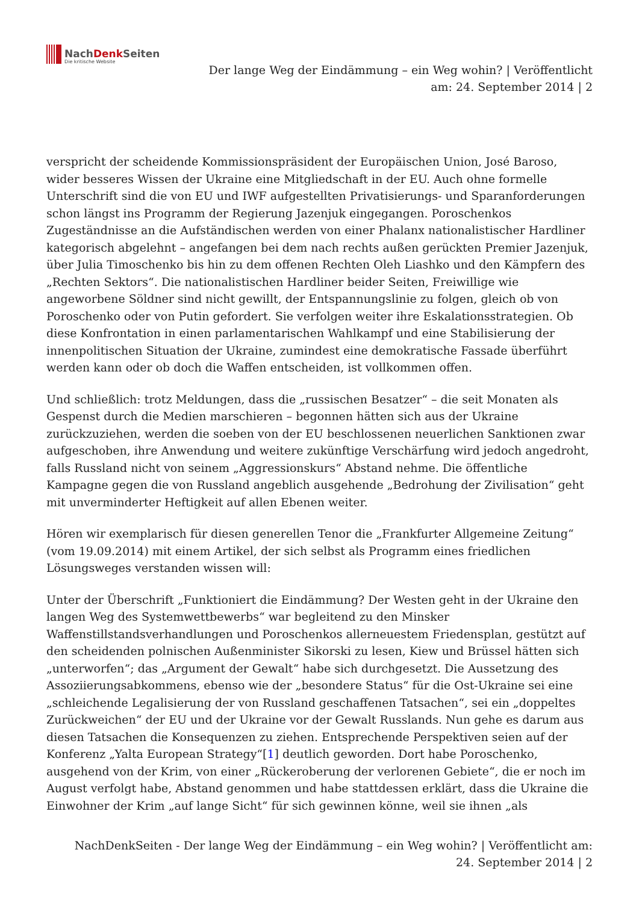NachDenk Seiten
Die kritische Website
Der lange Weg der Eindämmung – ein Weg wohin? | Veröffentlicht am: 24. September 2014 | 2
verspricht der scheidende Kommissionspräsident der Europäischen Union, José Baroso, wider besseres Wissen der Ukraine eine Mitgliedschaft in der EU. Auch ohne formelle Unterschrift sind die von EU und IWF aufgestellten Privatisierungs- und Sparanforderungen schon längst ins Programm der Regierung Jazenjuk eingegangen. Poroschenkos Zugeständnisse an die Aufständischen werden von einer Phalanx nationalistischer Hardliner kategorisch abgelehnt – angefangen bei dem nach rechts außen gerückten Premier Jazenjuk, über Julia Timoschenko bis hin zu dem offenen Rechten Oleh Liashko und den Kämpfern des „Rechten Sektors“. Die nationalistischen Hardliner beider Seiten, Freiwillige wie angeworbene Söldner sind nicht gewillt, der Entspannungslinie zu folgen, gleich ob von Poroschenko oder von Putin gefordert. Sie verfolgen weiter ihre Eskalationsstrategien. Ob diese Konfrontation in einen parlamentarischen Wahlkampf und eine Stabilisierung der innenpolitischen Situation der Ukraine, zumindest eine demokratische Fassade überführt werden kann oder ob doch die Waffen entscheiden, ist vollkommen offen.
Und schließlich: trotz Meldungen, dass die „russischen Besatzer“ – die seit Monaten als Gespenst durch die Medien marschieren – begonnen hätten sich aus der Ukraine zurückzuziehen, werden die soeben von der EU beschlossenen neuerlichen Sanktionen zwar aufgeschoben, ihre Anwendung und weitere zukünftige Verschärfung wird jedoch angedroht, falls Russland nicht von seinem „Aggressionskurs“ Abstand nehme. Die öffentliche Kampagne gegen die von Russland angeblich ausgehende „Bedrohung der Zivilisation“ geht mit unverminderter Heftigkeit auf allen Ebenen weiter.
Hören wir exemplarisch für diesen generellen Tenor die „Frankfurter Allgemeine Zeitung“ (vom 19.09.2014) mit einem Artikel, der sich selbst als Programm eines friedlichen Lösungsweges verstanden wissen will:
Unter der Überschrift „Funktioniert die Eindämmung? Der Westen geht in der Ukraine den langen Weg des Systemwettbewerbs“ war begleitend zu den Minsker Waffenstillstandsverhandlungen und Poroschenkos allerneuestem Friedensplan, gestützt auf den scheidenden polnischen Außenminister Sikorski zu lesen, Kiew und Brüssel hätten sich „unterworfen“; das „Argument der Gewalt“ habe sich durchgesetzt. Die Aussetzung des Assoziierungsabkommens, ebenso wie der „besondere Status“ für die Ost-Ukraine sei eine „schleichende Legalisierung der von Russland geschaffenen Tatsachen“, sei ein „doppeltes Zurückweichen“ der EU und der Ukraine vor der Gewalt Russlands. Nun gehe es darum aus diesen Tatsachen die Konsequenzen zu ziehen. Entsprechende Perspektiven seien auf der Konferenz „Yalta European Strategy“[1] deutlich geworden. Dort habe Poroschenko, ausgehend von der Krim, von einer „Rückeroberung der verlorenen Gebiete“, die er noch im August verfolgt habe, Abstand genommen und habe stattdessen erklärt, dass die Ukraine die Einwohner der Krim „auf lange Sicht“ für sich gewinnen könne, weil sie ihnen „als
NachDenkSeiten - Der lange Weg der Eindämmung – ein Weg wohin? | Veröffentlicht am: 24. September 2014 | 2